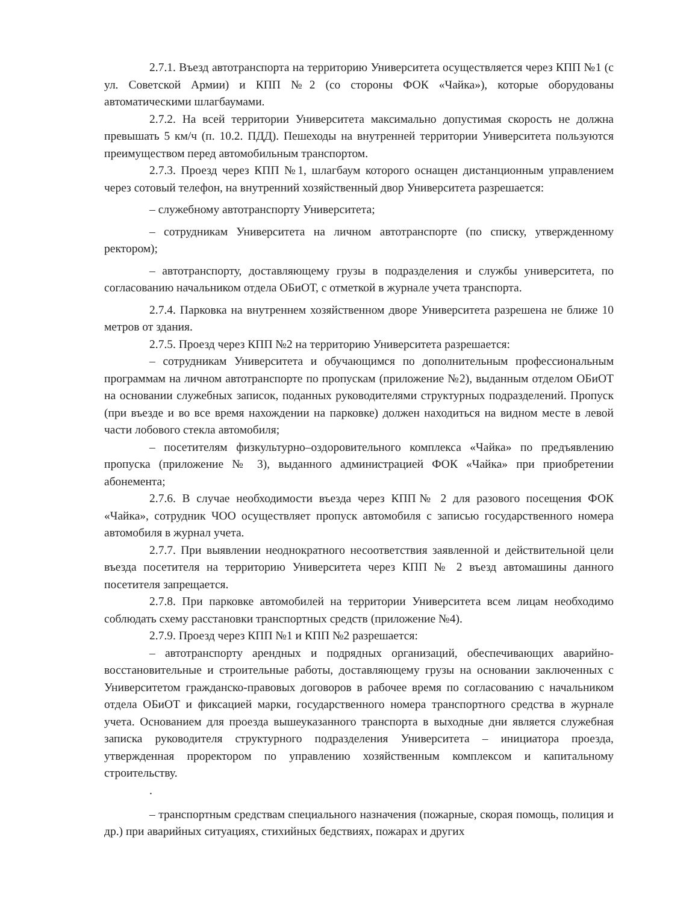2.7.1. Въезд автотранспорта на территорию Университета осуществляется через КПП №1 (с ул. Советской Армии) и КПП №2 (со стороны ФОК «Чайка»), которые оборудованы автоматическими шлагбаумами.
2.7.2. На всей территории Университета максимально допустимая скорость не должна превышать 5 км/ч (п. 10.2. ПДД). Пешеходы на внутренней территории Университета пользуются преимуществом перед автомобильным транспортом.
2.7.3. Проезд через КПП №1, шлагбаум которого оснащен дистанционным управлением через сотовый телефон, на внутренний хозяйственный двор Университета разрешается:
– служебному автотранспорту Университета;
– сотрудникам Университета на личном автотранспорте (по списку, утвержденному ректором);
– автотранспорту, доставляющему грузы в подразделения и службы университета, по согласованию начальником отдела ОБиОТ, с отметкой в журнале учета транспорта.
2.7.4. Парковка на внутреннем хозяйственном дворе Университета разрешена не ближе 10 метров от здания.
2.7.5. Проезд через КПП №2 на территорию Университета разрешается:
– сотрудникам Университета и обучающимся по дополнительным профессиональным программам на личном автотранспорте по пропускам (приложение №2), выданным отделом ОБиОТ на основании служебных записок, поданных руководителями структурных подразделений. Пропуск (при въезде и во все время нахождении на парковке) должен находиться на видном месте в левой части лобового стекла автомобиля;
– посетителям физкультурно–оздоровительного комплекса «Чайка» по предъявлению пропуска (приложение № 3), выданного администрацией ФОК «Чайка» при приобретении абонемента;
2.7.6. В случае необходимости въезда через КПП№ 2 для разового посещения ФОК «Чайка», сотрудник ЧОО осуществляет пропуск автомобиля с записью государственного номера автомобиля в журнал учета.
2.7.7. При выявлении неоднократного несоответствия заявленной и действительной цели въезда посетителя на территорию Университета через КПП № 2 въезд автомашины данного посетителя запрещается.
2.7.8. При парковке автомобилей на территории Университета всем лицам необходимо соблюдать схему расстановки транспортных средств (приложение №4).
2.7.9. Проезд через КПП №1 и КПП №2 разрешается:
– автотранспорту арендных и подрядных организаций, обеспечивающих аварийно-восстановительные и строительные работы, доставляющему грузы на основании заключенных с Университетом гражданско-правовых договоров в рабочее время по согласованию с начальником отдела ОБиОТ и фиксацией марки, государственного номера транспортного средства в журнале учета. Основанием для проезда вышеуказанного транспорта в выходные дни является служебная записка руководителя структурного подразделения Университета – инициатора проезда, утвержденная проректором по управлению хозяйственным комплексом и капитальному строительству.
.
– транспортным средствам специального назначения (пожарные, скорая помощь, полиция и др.) при аварийных ситуациях, стихийных бедствиях, пожарах и других